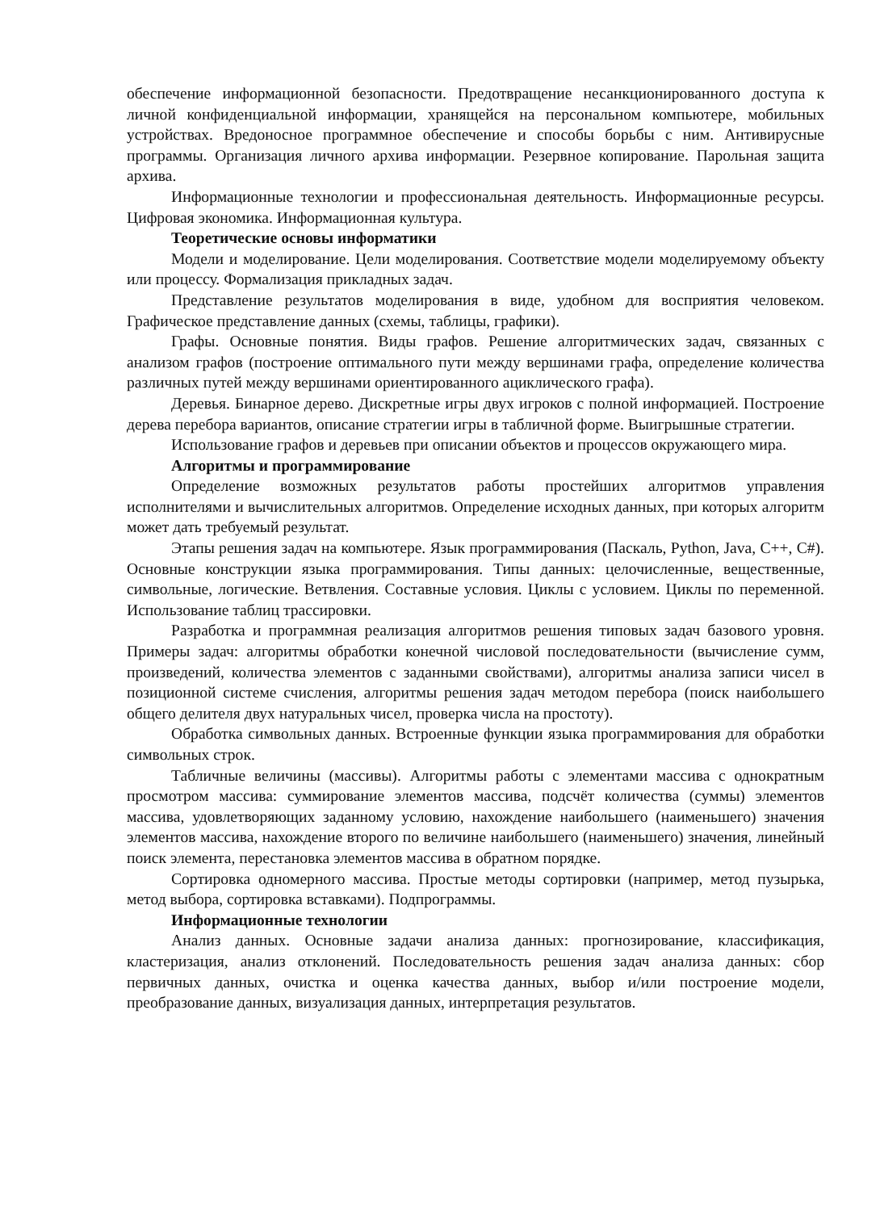обеспечение информационной безопасности. Предотвращение несанкционированного доступа к личной конфиденциальной информации, хранящейся на персональном компьютере, мобильных устройствах. Вредоносное программное обеспечение и способы борьбы с ним. Антивирусные программы. Организация личного архива информации. Резервное копирование. Парольная защита архива.
Информационные технологии и профессиональная деятельность. Информационные ресурсы. Цифровая экономика. Информационная культура.
Теоретические основы информатики
Модели и моделирование. Цели моделирования. Соответствие модели моделируемому объекту или процессу. Формализация прикладных задач.
Представление результатов моделирования в виде, удобном для восприятия человеком. Графическое представление данных (схемы, таблицы, графики).
Графы. Основные понятия. Виды графов. Решение алгоритмических задач, связанных с анализом графов (построение оптимального пути между вершинами графа, определение количества различных путей между вершинами ориентированного ациклического графа).
Деревья. Бинарное дерево. Дискретные игры двух игроков с полной информацией. Построение дерева перебора вариантов, описание стратегии игры в табличной форме. Выигрышные стратегии.
Использование графов и деревьев при описании объектов и процессов окружающего мира.
Алгоритмы и программирование
Определение возможных результатов работы простейших алгоритмов управления исполнителями и вычислительных алгоритмов. Определение исходных данных, при которых алгоритм может дать требуемый результат.
Этапы решения задач на компьютере. Язык программирования (Паскаль, Python, Java, C++, C#). Основные конструкции языка программирования. Типы данных: целочисленные, вещественные, символьные, логические. Ветвления. Составные условия. Циклы с условием. Циклы по переменной. Использование таблиц трассировки.
Разработка и программная реализация алгоритмов решения типовых задач базового уровня. Примеры задач: алгоритмы обработки конечной числовой последовательности (вычисление сумм, произведений, количества элементов с заданными свойствами), алгоритмы анализа записи чисел в позиционной системе счисления, алгоритмы решения задач методом перебора (поиск наибольшего общего делителя двух натуральных чисел, проверка числа на простоту).
Обработка символьных данных. Встроенные функции языка программирования для обработки символьных строк.
Табличные величины (массивы). Алгоритмы работы с элементами массива с однократным просмотром массива: суммирование элементов массива, подсчёт количества (суммы) элементов массива, удовлетворяющих заданному условию, нахождение наибольшего (наименьшего) значения элементов массива, нахождение второго по величине наибольшего (наименьшего) значения, линейный поиск элемента, перестановка элементов массива в обратном порядке.
Сортировка одномерного массива. Простые методы сортировки (например, метод пузырька, метод выбора, сортировка вставками). Подпрограммы.
Информационные технологии
Анализ данных. Основные задачи анализа данных: прогнозирование, классификация, кластеризация, анализ отклонений. Последовательность решения задач анализа данных: сбор первичных данных, очистка и оценка качества данных, выбор и/или построение модели, преобразование данных, визуализация данных, интерпретация результатов.